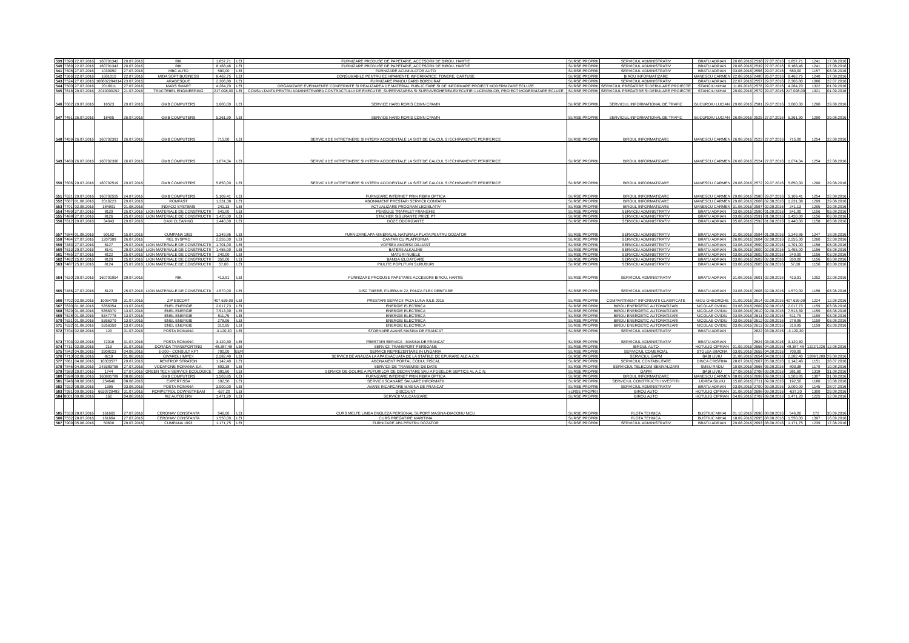| 539 | 7390 | 22.07.2016 | 160701342 | 20.07.2016 | RIK | 1.857,71 | LEI | FURNIZARE PRODUSE DE PAPETARIE, ACCESORII DE BIROU, HARTIE | SURSE PROPRII | SERVICIUL ADMINISTRATIV | BRATU ADRIAN | 20.08.2016 | 2538 | 27.07.2016 | 1.857,71 | 1241 | 17.08.2016 | |
| 540 | 7389 | 22.07.2016 | 160701343 | 20.07.2016 | RIK | 8.168,46 | LEI | FURNIZARE PRODUSE DE PAPETARIE, ACCESORII DE BIROU, HARTIE | SURSE PROPRII | SERVICIUL ADMINISTRATIV | BRATU ADRIAN | 20.08.2016 | 2539 | 27.07.2016 | 8.168,46 | 1241 | 17.08.2016 | |
| 541 | 7508 | 27.07.2016 | 1030950 | 27.07.2016 | MBC AUTO | 580,00 | LEI | FURNIZARE ACUMULATOR AUTO | SURSE PROPRII | SERVICIUL ADMINISTRATIV | BRATU ADRIAN | 03.08.2016 | 2556 | 29.07.2016 | 580,00 | 1157 | 03.08.2016 | |
| 542 | 7366 | 22.07.2016 | 1601010 | 22.07.2016 | MIDA SOFT BUSINESS | 8.462,75 | LEI | CONSUMABILE PENTRU ECHIPAMENTE INFORMATICE: TONERE, CARTUSE | SURSE PROPRII | BIROU INFORMATIZARE | MANESCU CARMEN | 22.08.2016 | 2490 | 26.07.2016 | 8.462,75 | 1240 | 17.08.2016 | |
| 543 | 7524 | 27.07.2016 | 108602284314 | 23.07.2016 | ARABESQUE | 2.306,80 | LEI | FURNIZARE PANOU GARD BORDURAT | SURSE PROPRII | SERVICIUL ADMINISTRATIV | BRATU ADRIAN | 22.07.2016 | 2557 | 29.07.2016 | 2.306,80 | 1086 | 22.07.2016 | |
| 544 | 7500 | 27.07.2016 | 2016011 | 27.07.2016 | MADS SMART | 4.264,70 | LEI | ORGANIZARE EVENIMENTE CONFERINTE SI REALIZAREA DE MATERIAL PUBLICITARE SI DE INFORMARE PROIECT MODERNIZARE ECLUZE | SURSE PROPRII | SERVICIUL PREGATIRE SI DERULARE PROIECTE | STANCIU MIHAI | 11.09.2016 | 2578 | 29.07.2016 | 4.264,70 | 1322 | 01.09.2016 | |
| 545 | 7618 | 29.07.2016 | 2010000292 | 21.07.2016 | TRACTEBEL ENGINEERING | 217.098,00 | LEI | CONSULTANTA PENTRU ADMINISTRAREA CONTRACTULUI DE EXECUTIE, SUPERVIZAREA SI SUPRAVEGHEREA EXECUTIEI LUCRARILOR, PROIECT MODERNIZARE ECLUZE | SURSE PROPRII | SERVICIUL PREGATIRE SI DERULARE PROIECTE | STANCIU MIHAI | 29.09.2016 | 2579 | 29.07.2016 | 217.098,00 | 1321 | 01.09.2016 | |
| 546 | 7602 | 29.07.2016 | 18523 | 29.07.2016 | GMB COMPUTERS | 3.600,00 | LEI | SERVICE HARD RORIS CDMN CPAMN | SURSE PROPRII | SERVICIUL INFORMATIONAL DE TRAFIC | BUCUROIU LUCIAN | 29.08.2016 | 2581 | 29.07.2016 | 3.600,00 | 1290 | 29.08.2016 | |
| 547 | 7451 | 26.07.2016 | 18495 | 26.07.2016 | GMB COMPUTERS | 5.361,90 | LEI | SERVICE HARD RORIS CDMN CPAMN | SURSE PROPRII | SERVICIUL INFORMATIONAL DE TRAFIC | BUCUROIU LUCIAN | 26.08.2016 | 2525 | 27.07.2016 | 5.361,90 | 1290 | 29.08.2016 | |
| 548 | 7459 | 26.07.2016 | 160702391 | 26.07.2016 | GMB COMPUTERS | 715,00 | LEI | SERVICII DE INTRETINERE SI INTERV ACCIDENTALE LA SIST DE CALCUL SI ECHIPAMENTE PERIFERICE | SURSE PROPRII | BIROUL INFORMATIZARE | MANESCU CARMEN | 26.08.2016 | 2523 | 27.07.2016 | 715,00 | 1254 | 22.08.2016 | |
| 549 | 7460 | 26.07.2016 | 160702390 | 26.07.2016 | GMB COMPUTERS | 1.074,34 | LEI | SERVICII DE INTRETINERE SI INTERV ACCIDENTALE LA SIST DE CALCUL SI ECHIPAMENTE PERIFERICE | SURSE PROPRII | BIROUL INFORMATIZARE | MANESCU CARMEN | 26.08.2016 | 2524 | 27.07.2016 | 1.074,34 | 1254 | 22.08.2016 | |
| 550 | 7606 | 29.07.2016 | 160702519 | 29.07.2016 | GMB COMPUTERS | 5.850,00 | LEI | SERVICII DE INTRETINERE SI INTERV ACCIDENTALE LA SIST DE CALCUL SI ECHIPAMENTE PERIFERICE | SURSE PROPRII | BIROUL INFORMATIZARE | MANESCU CARMEN | 29.08.2016 | 2572 | 29.07.2016 | 5.850,00 | 1290 | 29.08.2016 | |
| 551 | 7621 | 29.07.2016 | 160702555 | 24.07.2016 | GMB COMPUTERS | 5.109,41 | LEI | FURNIZARE INTERNET PRIN FIBRA OPTICA | SURSE PROPRII | BIROUL INFORMATIZARE | MANESCU CARMEN | 29.08.2016 | 2580 | 29.07.2016 | 5.109,41 | 1254 | 22.08.2016 | |
| 552 | 7667 | 01.08.2016 | 2016223 | 29.07.2016 | ROMFAST | 1.231,38 | LEI | ABONAMENT PRESTARI SERVICII CONTAFIN | SURSE PROPRII | BIROUL INFORMATIZARE | MANESCU CARMEN | 29.08.2016 | 2608 | 02.08.2016 | 1.231,38 | 1299 | 29.08.2016 | |
| 553 | 7701 | 02.08.2016 | 184901 | 01.08.2016 | INDACO SYSTEMS | 241,13 | LEI | ACTUALIZARE PROGRAM LEGISLATIV | SURSE PROPRII | BIROUL INFORMATIZARE | MANESCU CARMEN | 31.08.2016 | 2597 | 02.08.2016 | 241,13 | 1295 | 29.08.2016 | |
| 554 | 7489 | 27.07.2016 | 8129 | 25.07.2016 | LION MATERIALE DE CONSTRUCTII | 541,00 | LEI | PENSULE TRAFALET FRANGHIE | SURSE PROPRII | SERVICIU ADMINISTRATIV | BRATU ADRIAN | 03.08.2016 | 2590 | 01.08.2016 | 541,00 | 1156 | 03.08.2016 | |
| 555 | 7488 | 27.07.2016 | 8126 | 25.07.2016 | LION MATERIALE DE CONSTRUCTII | 1.420,00 | LEI | STACHER SIGURANTE PRIZE PT | SURSE PROPRII | SERVICIU ADMINISTRATIV | BRATU ADRIAN | 03.08.2016 | 2591 | 01.08.2016 | 1.420,00 | 1156 | 03.08.2016 | |
| 556 | 7612 | 29.07.2016 | 34043 | 29.07.2016 | DAXI CLEANING | 1.440,00 | LEI | DOZE ODORIZANTE | SURSE PROPRII | SERVICIU ADMINISTRATIV | BRATU ADRIAN | 05.08.2016 | 2592 | 01.08.2016 | 1.440,00 | 1158 | 03.08.2016 | |
| 557 | 7684 | 01.08.2016 | 50182 | 15.07.2016 | CUMPANA 1993 | 1.349,86 | LEI | FURNIZARE APA MINERALAL NATURALA PLATA PENTRU DOZATOR | SURSE PROPRII | SERVICIU ADMINISTRATIV | BRATU ADRIAN | 31.08.2016 | 2594 | 01.08.2016 | 1.349,86 | 1247 | 18.08.2016 | |
| 558 | 7484 | 27.07.2016 | 1207309 | 26.07.2016 | REL SYSPRO | 2.255,00 | LEI | CANTAR CU PLATFORMA | SURSE PROPRII | SERVICIU ADMINISTRATIV | BRATU ADRIAN | 26.08.2016 | 2604 | 02.08.2016 | 2.255,00 | 1260 | 22.08.2016 | |
| 559 | 7483 | 27.07.2016 | 8127 | 25.07.2016 | LION MATERIALE DE CONSTRUCTII | 1.701,00 | LEI | VOPSEA AMORSA DILUANT | SURSE PROPRII | SERVICIU ADMINISTRATIV | BRATU ADRIAN | 03.08.2016 | 2599 | 02.08.2016 | 1.701,00 | 1156 | 03.08.2016 | |
| 560 | 7613 | 29.07.2016 | 8141 | 28.07.2016 | LION MATERIALE DE CONSTRUCTII | 1.455,00 | LEI | BATERII ALKALINE | SURSE PROPRII | SERVICIU ADMINISTRATIV | BRATU ADRIAN | 05.08.2016 | 2600 | 02.08.2016 | 1.455,00 | 1156 | 03.08.2016 | |
| 561 | 7485 | 27.07.2016 | 8122 | 25.07.2016 | LION MATERIALE DE CONSTRUCTII | 240,00 | LEI | MATURI NUIELE | SURSE PROPRII | SERVICIU ADMINISTRATIV | BRATU ADRIAN | 03.08.2016 | 2602 | 02.08.2016 | 240,00 | 1156 | 03.08.2016 | |
| 562 | 7482 | 25.07.2016 | 8128 | 25.07.2016 | LION MATERIALE DE CONSTRUCTII | 350,00 | LEI | BANDA IZLOATOARE | SURSE PROPRII | SERVICIU ADMINISTRATIV | BRATU ADRIAN | 03.08.2016 | 2603 | 02.08.2016 | 350,00 | 1156 | 03.08.2016 | |
| 563 | 7487 | 25.07.2016 | 8124 | 25.07.2016 | LION MATERIALE DE CONSTRUCTII | 57,00 | LEI | PIULITE POPLITURI SURUBURI | SURSE PROPRII | SERVICIU ADMINISTRATIV | BRATU ADRIAN | 03.08.2016 | 2605 | 02.08.2016 | 57,00 | 1156 | 03.08.2016 | |
| 564 | 7620 | 29.07.2016 | 160701954 | 28.07.2016 | RIK | 413,91 | LEI | FURNIZARE PRODUSE PAPETARIE ACCESORII BIROU, HARTIE | SURSE PROPRII | SERVICIUL ADMINISTRATIV | BRATU ADRIAN | 31.08.2016 | 2601 | 02.08.2016 | 413,91 | 1252 | 22.08.2016 | |
| 565 | 7486 | 27.07.2016 | 8123 | 25.07.2016 | LION MATERIALE DE CONSTRUCTII | 1.570,00 | LEI | DISC TAIERE, FILIERA M 22, PANZA FLEX DEBITARE | SURSE PROPRII | SERVICIUL ADMINISTRATIV | BRATU ADRIAN | 03.08.2016 | 2606 | 02.08.2016 | 1.570,00 | 1156 | 03.08.2016 | |
| 566 | 7702 | 02.08.2016 | 10054708 | 31.07.2016 | ZIP ESCORT | 407.639,09 | LEI | PRESTARI SERVICII PAZA LUNA IULE 2016 | SURSE PROPRII | COMPARTIMENT INFORMATII CLASIFICATE | MICU GHEORGHE | 01.09.2016 | 2614 | 02.08.2016 | 407.639,09 | 1224 | 12.08.2016 | |
| 567 | 7630 | 01.08.2016 | 5356354 | 13.07.2016 | ENEL ENERGIE | 2.017,73 | LEI | ENERGIE ELECTRICA | SURSE PROPRII | BIROU ENERGETIC AUTOMATIZARI | NICOLAE OVIDIU | 03.08.2016 | 2609 | 02.08.2016 | 2.017,73 | 1159 | 03.08.2016 | |
| 568 | 7629 | 01.08.2016 | 5356370 | 13.07.2016 | ENEL ENERGIE | 7.513,39 | LEI | ENERGIE ELECTRICA | SURSE PROPRII | BIROU ENERGETIC AUTOMATIZARI | NICOLAE OVIDIU | 03.08.2016 | 2610 | 02.08.2016 | 7.513,39 | 1159 | 03.08.2016 | |
| 569 | 7628 | 01.08.2016 | 5347778 | 13.07.2016 | ENEL ENERGIE | 511,75 | LEI | ENERGIE ELECTRICA | SURSE PROPRII | BIROU ENERGETIC AUTOMATIZARI | NICOLAE OVIDIU | 03.08.2016 | 2611 | 02.08.2016 | 511,75 | 1159 | 03.08.2016 | |
| 570 | 7631 | 01.08.2016 | 5356379 | 13.07.2016 | ENEL ENERGIE | 278,96 | LEI | ENERGIE ELECTRICA | SURSE PROPRII | BIROU ENERGETIC AUTOMATIZARI | NICOLAE OVIDIU | 03.08.2016 | 2612 | 02.08.2016 | 278,96 | 1159 | 03.08.2016 | |
| 571 | 7632 | 01.08.2016 | 5356359 | 13.07.2016 | ENEL ENERGIE | 310,95 | LEI | ENERGIE ELECTRICA | SURSE PROPRII | BIROU ENERGETIC AUTOMATIZARI | NICOLAE OVIDIU | 03.08.2016 | 2613 | 02.08.2016 | 310,95 | 1159 | 03.08.2016 | |
| 572 | 7704 | 02.08.2016 | 120 | 31.07.2016 | POSTA ROMANA | -3.120,30 | LEI | STORNARE AVANS MASINA DE FRANCAT | SURSE PROPRII | SERVICIUL ADMINISTRATIV | BRATU ADRIAN | | 2622 | 03.08.2016 | -3.120,30 | | | |
| 573 | 7703 | 02.08.2016 | 72016 | 31.07.2016 | POSTA ROMANA | 3.120,30 | LEI | PRESTARI SERVICII - MASINA DE FRANCAT | SURSE PROPRII | SERVICIUL ADMINISTRATIV | BRATU ADRIAN | | 2624 | 03.08.2016 | 3.120,30 | | | |
| 574 | 7711 | 02.08.2016 | 219 | 31.07.2016 | DORADA TRANSPORTING | 48.387,48 | LEI | SERVICII TRANSPORT PERSOANE | SURSE PROPRII | BIROUL AUTO | HOTULIG CIPRIAN | 01.09.2016 | 2656 | 04.08.2016 | 48.387,48 | 1222/1226 | 12.08.2016 | |
| 575 | 7842 | 04.08.2016 | 3308223 | 04.08.2016 | E-200-- CONSULT KFT | 700,00 | EUR | SERVICII REPREZENTARE IN UNGARIA | SURSE PROPRII | SERVICIUL COMERCIAL | STOLEA SIMONA | 03.09.2016 | 2655 | 04.08.2016 | 700,00 | | | |
| 576 | 7713 | 02.08.2016 | 8218 | 01.08.2016 | GIVAROLI IMPEX | 2.282,40 | LEI | SERVICII DE ANALIZA LA APA EVACUATA DE LA STATIILE DE EPURARE ALE A.C.N. | SURSE PROPRII | SERVICIUL GAPM | BABI LIVIU | 31.08.2016 | 2654 | 04.08.2016 | 2.282,40 | 1288/1289 | 29.08.2016 | |
| 577 | 7861 | 04.08.2016 | 10303577 | 29.07.2016 | RENTROP STRATON | 1.142,40 | LEI | ABONAMENT PORTAL CODUL FISCAL | SURSE PROPRII | SERVICIUL CONTABILITATE | DINCA CRISTINA | 28.07.2016 | 2667 | 05.08.2016 | 1.142,40 | 1151 | 28.07.2016 | |
| 578 | 7846 | 04.08.2016 | 243383756 | 27.07.2016 | VODAFONE ROMANIA S.A. | 803,38 | LEI | SERVICII DE TRANSMISII DE DATE | SURSE PROPRII | SERVICIUL TELECOM SEMNALIZARI | SMEU RADU | 10.08.2016 | 2666 | 05.08.2016 | 803,38 | 1179 | 10.08.2016 | |
| 579 | 7583 | 29.07.2016 | 1744 | 27.07.2016 | GREEN TECH SERVICII ECOLOGICE | 381,60 | LEI | SERVICII DE GOLIRE A PUTURILOR DE DECANTARE SAU A FOSELOR SEPTICE AL A.C.N. | SURSE PROPRII | GAPM | BABI LIVIU | 27.08.2016 | 2708 | 09.08.2016 | 381,60 | 1318 | 31.08.2016 | |
| 580 | 7998 | 09.08.2016 | 160801789 | 08.08.2016 | GMB COMPUTERS | 1.503,85 | LEI | FURNIZARE INTERNET PRIN FIBRA OPTICA | SURSE PROPRII | BIROUL INFORMATIZARE | MANESCU CARMEN | 08.09.2016 | 2699 | 09.08.2016 | 1.503,85 | 1307 | 31.08.2016 | |
| 581 | 7946 | 08.08.2016 | 254646 | 08.08.2016 | EXPERTISSA | 192,50 | LEI | SERVICII SCANARE SALVARE INFORMATII | SURSE PROPRII | SERVICIUL CONSTRUCTII INVESTITII | UDREA SILVIU | 15.08.2016 | 2711 | 09.08.2016 | 192,50 | 1180 | 10.08.2016 | |
| 582 | 7922 | 08.08.2016 | 1395 | 03.08.2016 | POSTA ROMANA | 3.000,00 | LEI | AVANS INCARCARE MASINA DE FRANCAT | SURSE PROPRII | SERVICIUL ADMINISTRATIV | BRATU ADRIAN | 03.08.2016 | 2700 | 09.08.2016 | 3.000,00 | 1145 | 28.07.2016 | |
| 583 | 7991 | 09.08.2016 | 6630729483 | 31.07.2016 | ROMPETROL DOWNSTREAM | -637,20 | LEI | DISCOUNT | sURSE PROPRII | BIROU AUTO | HOTULIG CIPRIAN | 31.08.2016 | 2698 | 09.08.2016 | -637,20 | 1300 | 29.08.2016 | |
| 584 | 8001 | 09.08.2016 | 162 | 04.08.2016 | RIZ AUTOSERV | 1.471,20 | LEI | SERVICII VULCANIZARE | SURSE PROPRII | BIROU AUTO | HOTULIG CIPRIAN | 04.09.2016 | 2709 | 09.08.2016 | 1.471,20 | 1225 | 12.08.2016 | |
| 585 | 7533 | 28.07.2016 | 161665 | 27.07.2016 | CERONAV CONSTANTA | 546,00 | LEI | CURS MELTE LIMBA ENGLEZA PERSONAL SUPORT MASINA-DIACONU NICU | SURSE PROPRII | FLOTA TEHNICA | BUSTIUC MIHAI | 01.10.2016 | 2696 | 08.08.2016 | 546,00 | 172 | 30.09.2016 | |
| 586 | 7532 | 28.07.2016 | 161664 | 27.07.2016 | CERONAV CONSTANTA | 1.550,00 | LEI | CURS PREGATIRE MARITIMA | SURSE PROPRII | FLOTA TEHNICA | BUSTIUC MIHAI | 18.09.2016 | 2695 | 08.08.2016 | 1.550,00 | 1397 | 16.09.2016 | |
| 587 | 7909 | 05.08.2016 | 50600 | 29.07.2016 | CUMPANA 1993 | 1.171,75 | LEI | FURNIZARE APA PENTRU DOZATOR | SURSE PROPRII | SERVICIUL ADMINISTRATIV | BRATU ADRIAN | 29.08.2016 | 2693 | 08.08.2016 | 1.171,75 | 1239 | 17.08.2016 | |